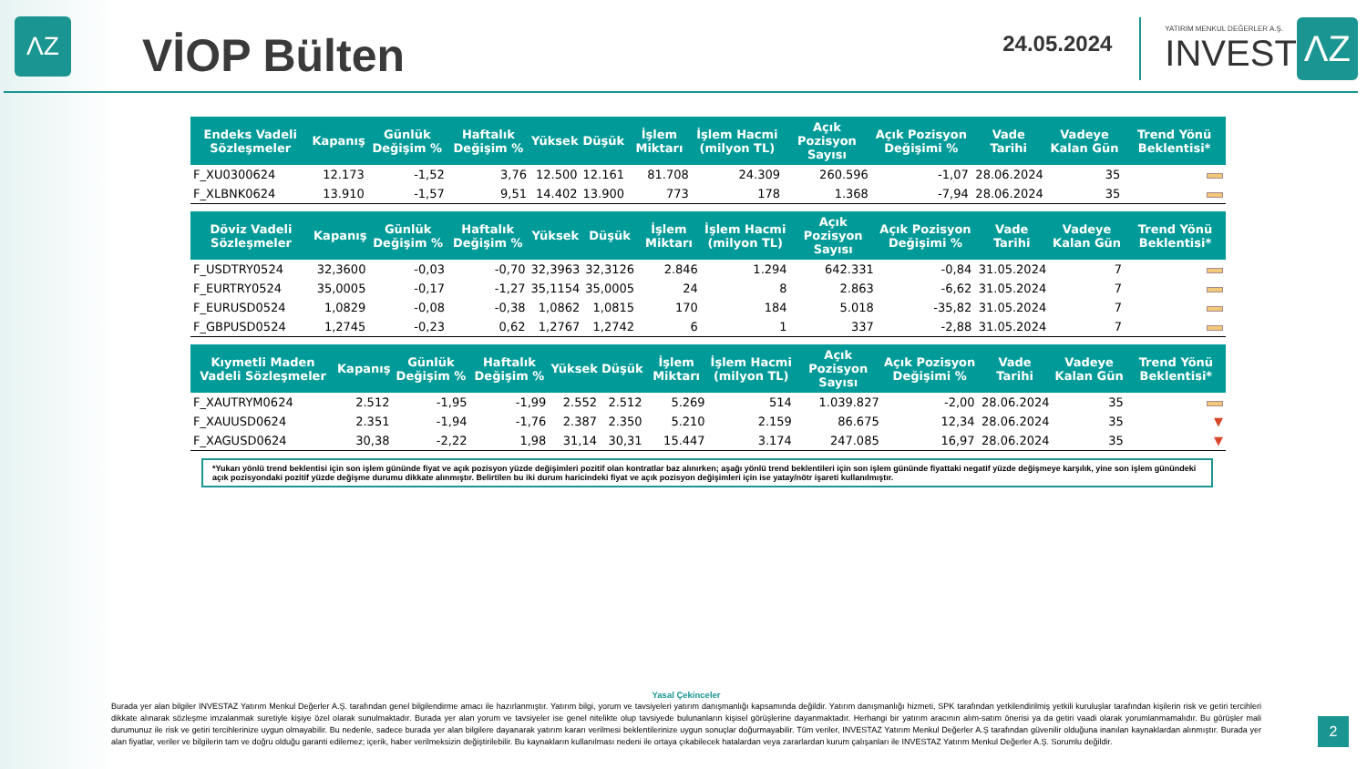ΛZ
VİOP Bülten
24.05.2024
YATIRIM MENKUL DEĞERLER A.Ş.
INVEST
ΛZ
| Endeks Vadeli Sözleşmeler | Kapanış | Günlük Değişim % | Haftalık Değişim % | Yüksek | Düşük | İşlem Miktarı | İşlem Hacmi (milyon TL) | Açık Pozisyon Sayısı | Açık Pozisyon Değişimi % | Vade Tarihi | Vadeye Kalan Gün | Trend Yönü Beklentisi* |
| --- | --- | --- | --- | --- | --- | --- | --- | --- | --- | --- | --- | --- |
| F_XU0300624 | 12.173 | -1,52 | 3,76 | 12.500 | 12.161 | 81.708 | 24.309 | 260.596 | -1,07 | 28.06.2024 | 35 | |
| F_XLBNK0624 | 13.910 | -1,57 | 9,51 | 14.402 | 13.900 | 773 | 178 | 1.368 | -7,94 | 28.06.2024 | 35 | |
| Döviz Vadeli Sözleşmeler | Kapanış | Günlük Değişim % | Haftalık Değişim % | Yüksek | Düşük | İşlem Miktarı | İşlem Hacmi (milyon TL) | Açık Pozisyon Sayısı | Açık Pozisyon Değişimi % | Vade Tarihi | Vadeye Kalan Gün | Trend Yönü Beklentisi* |
| --- | --- | --- | --- | --- | --- | --- | --- | --- | --- | --- | --- | --- |
| F_USDTRY0524 | 32,3600 | -0,03 | -0,70 | 32,3963 | 32,3126 | 2.846 | 1.294 | 642.331 | -0,84 | 31.05.2024 | 7 | |
| F_EURTRY0524 | 35,0005 | -0,17 | -1,27 | 35,1154 | 35,0005 | 24 | 8 | 2.863 | -6,62 | 31.05.2024 | 7 | |
| F_EURUSD0524 | 1,0829 | -0,08 | -0,38 | 1,0862 | 1,0815 | 170 | 184 | 5.018 | -35,82 | 31.05.2024 | 7 | |
| F_GBPUSD0524 | 1,2745 | -0,23 | 0,62 | 1,2767 | 1,2742 | 6 | 1 | 337 | -2,88 | 31.05.2024 | 7 | |
| Kıymetli Maden Vadeli Sözleşmeler | Kapanış | Günlük Değişim % | Haftalık Değişim % | Yüksek | Düşük | İşlem Miktarı | İşlem Hacmi (milyon TL) | Açık Pozisyon Sayısı | Açık Pozisyon Değişimi % | Vade Tarihi | Vadeye Kalan Gün | Trend Yönü Beklentisi* |
| --- | --- | --- | --- | --- | --- | --- | --- | --- | --- | --- | --- | --- |
| F_XAUTRYM0624 | 2.512 | -1,95 | -1,99 | 2.552 | 2.512 | 5.269 | 514 | 1.039.827 | -2,00 | 28.06.2024 | 35 | |
| F_XAUUSD0624 | 2.351 | -1,94 | -1,76 | 2.387 | 2.350 | 5.210 | 2.159 | 86.675 | 12,34 | 28.06.2024 | 35 | ▼ |
| F_XAGUSD0624 | 30,38 | -2,22 | 1,98 | 31,14 | 30,31 | 15.447 | 3.174 | 247.085 | 16,97 | 28.06.2024 | 35 | ▼ |
*Yukarı yönlü trend beklentisi için son işlem gününde fiyat ve açık pozisyon yüzde değişimleri pozitif olan kontratlar baz alınırken; aşağı yönlü trend beklentileri için son işlem gününde fiyattaki negatif yüzde değişmeye karşılık, yine son işlem günündeki açık pozisyondaki pozitif yüzde değişme durumu dikkate alınmıştır. Belirtilen bu iki durum haricindeki fiyat ve açık pozisyon değişimleri için ise yatay/nötr işareti kullanılmıştır.
Yasal Çekinceler
Burada yer alan bilgiler INVESTAZ Yatırım Menkul Değerler A.Ş. tarafından genel bilgilendirme amacı ile hazırlanmıştır. Yatırım bilgi, yorum ve tavsiyeleri yatırım danışmanlığı kapsamında değildir. Yatırım danışmanlığı hizmeti, SPK tarafından yetkilendirilmiş yetkili kuruluşlar tarafından kişilerin risk ve getiri tercihleri dikkate alınarak sözleşme imzalanmak suretiyle kişiye özel olarak sunulmaktadır. Burada yer alan yorum ve tavsiyeler ise genel nitelikte olup tavsiyede bulunanların kişisel görüşlerine dayanmaktadır. Herhangi bir yatırım aracının alım-satım önerisi ya da getiri vaadi olarak yorumlanmamalıdır. Bu görüşler mali durumunuz ile risk ve getiri tercihlerinize uygun olmayabilir. Bu nedenle, sadece burada yer alan bilgilere dayanarak yatırım kararı verilmesi beklentilerinize uygun sonuçlar doğurmayabilir. Tüm veriler, INVESTAZ Yatırım Menkul Değerler A.Ş tarafından güvenilir olduğuna inanılan kaynaklardan alınmıştır. Burada yer alan fiyatlar, veriler ve bilgilerin tam ve doğru olduğu garanti edilemez; içerik, haber verilmeksizin değiştirilebilir. Bu kaynakların kullanılması nedeni ile ortaya çıkabilecek hatalardan veya zararlardan kurum çalışanları ile INVESTAZ Yatırım Menkul Değerler A.Ş. Sorumlu değildir.
2